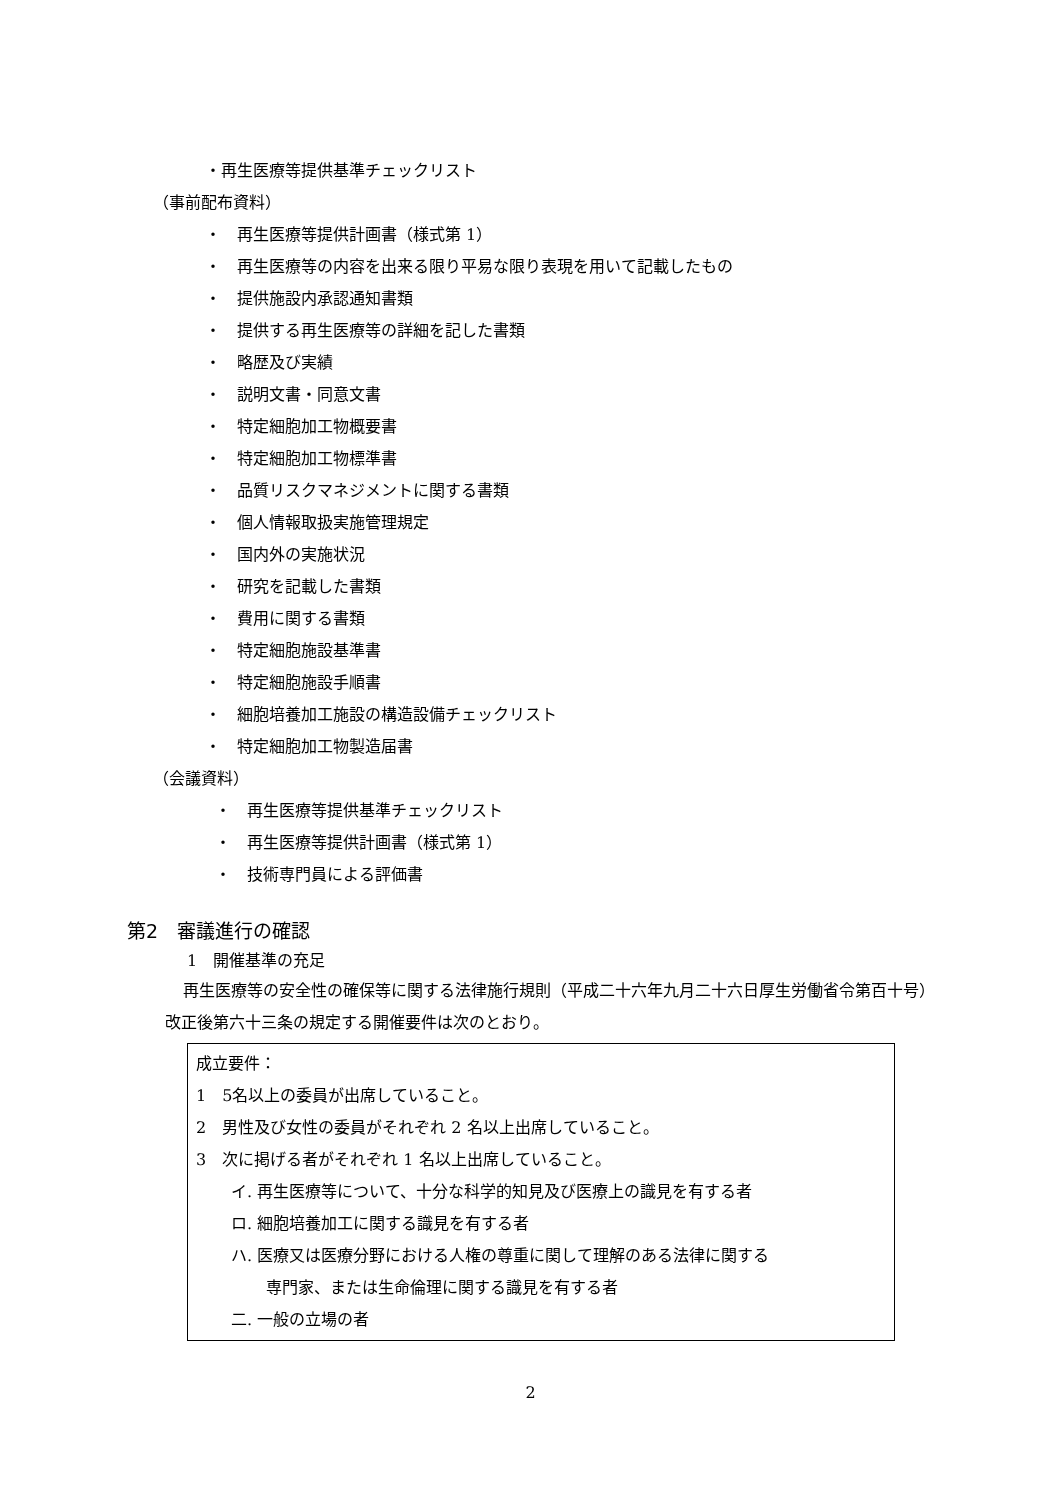・再生医療等提供基準チェックリスト
（事前配布資料）
・　再生医療等提供計画書（様式第 1）
・　再生医療等の内容を出来る限り平易な限り表現を用いて記載したもの
・　提供施設内承認通知書類
・　提供する再生医療等の詳細を記した書類
・　略歴及び実績
・　説明文書・同意文書
・　特定細胞加工物概要書
・　特定細胞加工物標準書
・　品質リスクマネジメントに関する書類
・　個人情報取扱実施管理規定
・　国内外の実施状況
・　研究を記載した書類
・　費用に関する書類
・　特定細胞施設基準書
・　特定細胞施設手順書
・　細胞培養加工施設の構造設備チェックリスト
・　特定細胞加工物製造届書
（会議資料）
・　再生医療等提供基準チェックリスト
・　再生医療等提供計画書（様式第 1）
・　技術専門員による評価書
第2　審議進行の確認
1　開催基準の充足
再生医療等の安全性の確保等に関する法律施行規則（平成二十六年九月二十六日厚生労働省令第百十号）改正後第六十三条の規定する開催要件は次のとおり。
成立要件：
1　5名以上の委員が出席していること。
2　男性及び女性の委員がそれぞれ 2 名以上出席していること。
3　次に掲げる者がそれぞれ 1 名以上出席していること。
イ. 再生医療等について、十分な科学的知見及び医療上の識見を有する者
ロ. 細胞培養加工に関する識見を有する者
ハ. 医療又は医療分野における人権の尊重に関して理解のある法律に関する
専門家、または生命倫理に関する識見を有する者
二. 一般の立場の者
2